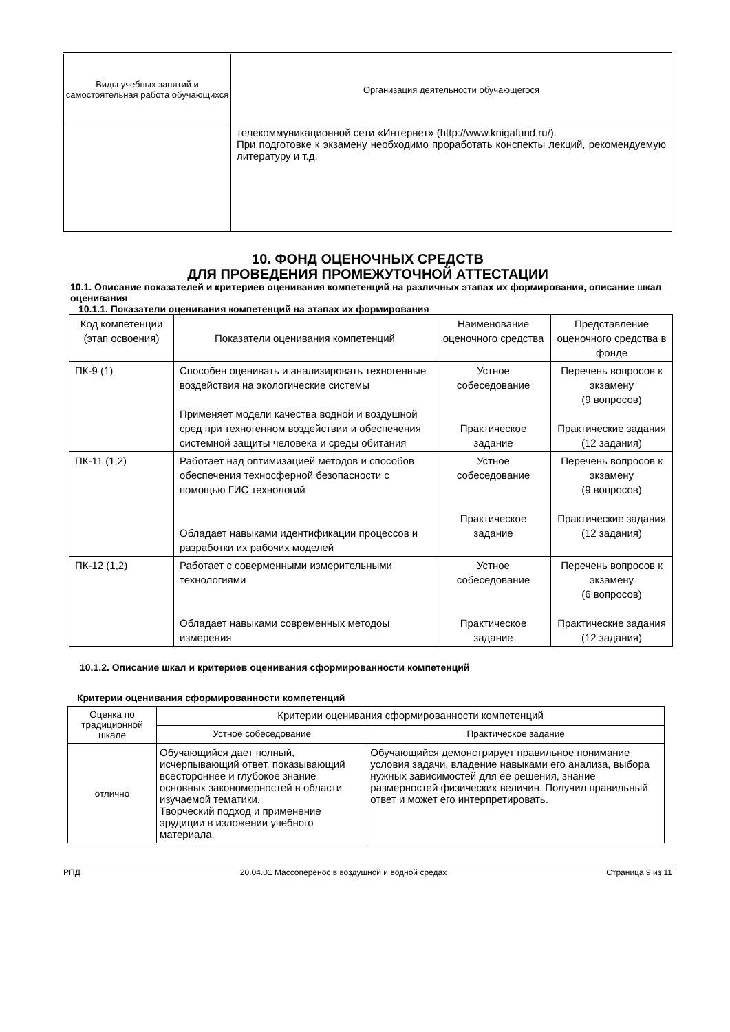| Виды учебных занятий и самостоятельная работа обучающихся | Организация деятельности обучающегося |
| --- | --- |
| | телекоммуникационной сети «Интернет» (http://www.knigafund.ru/). При подготовке к экзамену необходимо проработать конспекты лекций, рекомендуемую литературу и т.д. |
10. ФОНД ОЦЕНОЧНЫХ СРЕДСТВ
ДЛЯ ПРОВЕДЕНИЯ ПРОМЕЖУТОЧНОЙ АТТЕСТАЦИИ
10.1. Описание показателей и критериев оценивания компетенций на различных этапах их формирования, описание шкал оценивания
10.1.1. Показатели оценивания компетенций на этапах их формирования
| Код компетенции (этап освоения) | Показатели оценивания компетенций | Наименование оценочного средства | Представление оценочного средства в фонде |
| --- | --- | --- | --- |
| ПК-9 (1) | Способен оценивать и анализировать техногенные воздействия на экологические системы Применяет модели качества водной и воздушной сред при техногенном воздействии и обеспечения системной защиты человека и среды обитания | Устное собеседование Практическое задание | Перечень вопросов к экзамену (9 вопросов) Практические задания (12 задания) |
| ПК-11 (1,2) | Работает над оптимизацией методов и способов обеспечения техносферной безопасности с помощью ГИС технологий Обладает навыками идентификации процессов и разработки их рабочих моделей | Устное собеседование Практическое задание | Перечень вопросов к экзамену (9 вопросов) Практические задания (12 задания) |
| ПК-12 (1,2) | Работает с соверменными измерительными технологиями Обладает навыками современных методоы измерения | Устное собеседование Практическое задание | Перечень вопросов к экзамену (6 вопросов) Практические задания (12 задания) |
10.1.2. Описание шкал и критериев оценивания сформированности компетенций
Критерии оценивания сформированности компетенций
| Оценка по традиционной шкале | Критерии оценивания сформированности компетенций | |
| --- | --- | --- |
| | Устное собеседование | Практическое задание |
| отлично | Обучающийся дает полный, исчерпывающий ответ, показывающий всестороннее и глубокое знание основных закономерностей в области изучаемой тематики. Творческий подход и применение эрудиции в изложении учебного материала. | Обучающийся демонстрирует правильное понимание условия задачи, владение навыками его анализа, выбора нужных зависимостей для ее решения, знание размерностей физических величин. Получил правильный ответ и может его интерпретировать. |
РПД 20.04.01 Массоперенос в воздушной и водной средах Страница 9 из 11